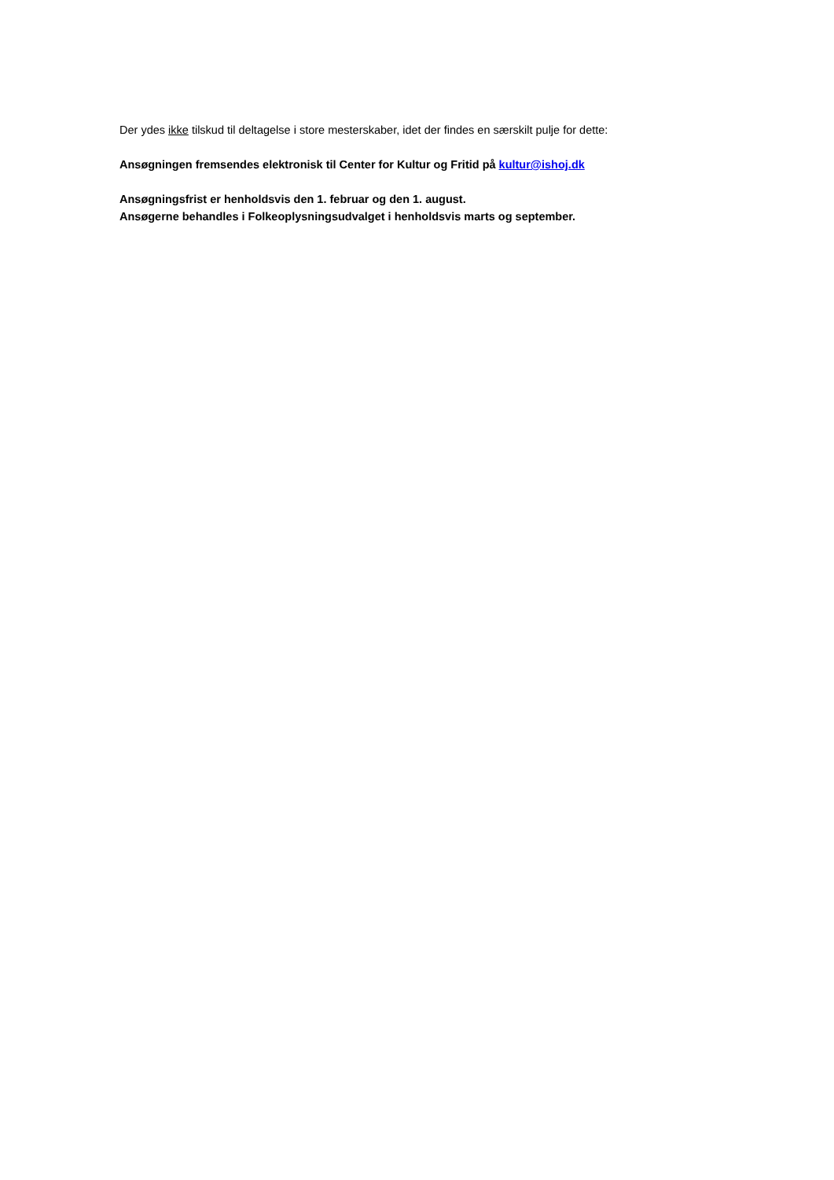Der ydes ikke tilskud til deltagelse i store mesterskaber, idet der findes en særskilt pulje for dette:
Ansøgningen fremsendes elektronisk til Center for Kultur og Fritid på kultur@ishoj.dk
Ansøgningsfrist er henholdsvis den 1. februar og den 1. august.
Ansøgerne behandles i Folkeoplysningsudvalget i henholdsvis marts og september.